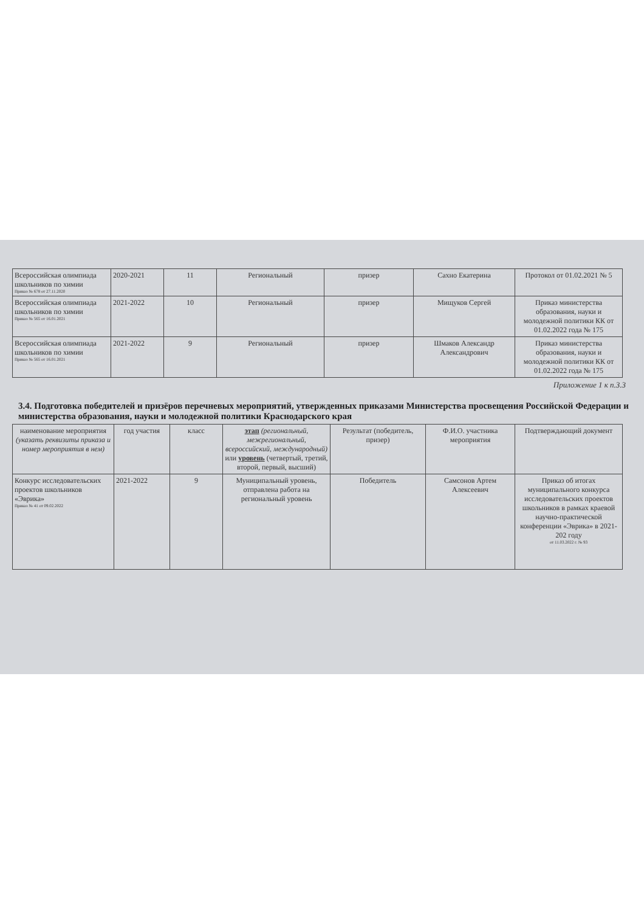| Всероссийская олимпиада школьников по химии Приказ № 678 от 27.11.2020 | 2020-2021 | 11 | Региональный | призер | Сахно Екатерина | Протокол от 01.02.2021 № 5 |
| Всероссийская олимпиада школьников по химии Приказ № 565 от 16.01.2021 | 2021-2022 | 10 | Региональный | призер | Мищуков Сергей | Приказ министерства образования, науки и молодежной политики КК от 01.02.2022 года № 175 |
| Всероссийская олимпиада школьников по химии Приказ № 565 от 16.01.2021 | 2021-2022 | 9 | Региональный | призер | Шмаков Александр Александрович | Приказ министерства образования, науки и молодежной политики КК от 01.02.2022 года № 175 |
Приложение 1 к п.3.3
3.4. Подготовка победителей и призёров перечневых мероприятий, утвержденных приказами Министерства просвещения Российской Федерации и министерства образования, науки и молодежной политики Краснодарского края
| наименование мероприятия (указать реквизиты приказа и номер мероприятия в нем) | год участия | класс | этап (региональный, межрегиональный, всероссийский, международный) или уровень (четвертый, третий, второй, первый, высший) | Результат (победитель, призер) | Ф.И.О. участника мероприятия | Подтверждающий документ |
| --- | --- | --- | --- | --- | --- | --- |
| Конкурс исследовательских проектов школьников «Эврика» Приказ № 41 от 09.02.2022 | 2021-2022 | 9 | Муниципальный уровень, отправлена работа на региональный уровень | Победитель | Самсонов Артем Алексеевич | Приказ об итогах муниципального конкурса исследовательских проектов школьников в рамках краевой научно-практической конференции «Эврика» в 2021-202 году от 11.03.2022 г. № 93 |